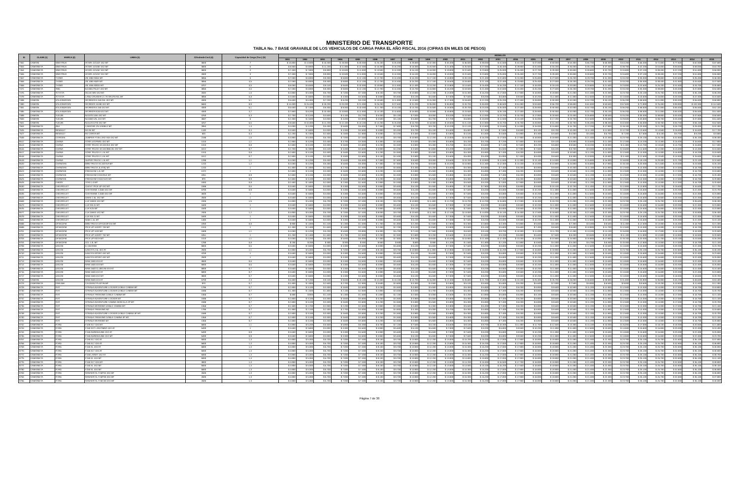MINISTERIO DE TRANSPORTE
TABLA No. 7 BASE GRAVABLE DE LOS VEHICULOS DE CARGA PARA EL AÑO FISCAL 2016 (CIFRAS EN MILES DE PESOS)
| ID | CLASE (1) | MARCA (2) | LINEA (3) | Cilindrada Cm3 (4) | Capacidad de Carga (Ton.) (5) | MODELOS | | | | | | | | | | | | | | | | | | | | | | | | |
| --- | --- | --- | --- | --- | --- | --- | --- | --- | --- | --- | --- | --- | --- | --- | --- | --- | --- | --- | --- | --- | --- | --- | --- | --- | --- | --- | --- | --- | --- | --- |
| | | | | | | 1991 | 1992 | 1993 | 1994 | 1995 | 1996 | 1997 | 1998 | 1999 | 2000 | 2001 | 2002 | 2003 | 2004 | 2005 | 2006 | 2007 | 2008 | 2009 | 2010 | 2011 | 2012 | 2013 | 2014 | 2015 |
| 7462 | CAMION | SINOTRUK | HOWO ZZ1107 4X2 MT | 3800 | 7 | $ 13.800 | $ 14.500 | $ 18.400 | $ 19.300 | $ 20.400 | $ 25.100 | $ 26.400 | $ 29.800 | $ 32.300 | $ 34.400 | $ 36.600 | $ 39.000 | $ 41.500 | $ 44.100 | $ 47.000 | $ 50.000 | $ 53.300 | $ 56.700 | $ 60.300 | $ 64.200 | $ 68.400 | $ 72.800 | $ 77.500 | $ 82.500 | $ 87.800 |
| 7463 | CAMIONETA | SINOTRUK | HOWO ZZ1087 4X2 MT | 3800 | 5 | $ 8.500 | $ 8.900 | $ 11.200 | $ 11.800 | $ 12.400 | $ 15.300 | $ 16.200 | $ 18.300 | $ 20.500 | $ 21.600 | $ 25.500 | $ 27.000 | $ 28.400 | $ 29.900 | $ 31.600 | $ 33.200 | $ 35.000 | $ 35.100 | $ 37.300 | $ 39.700 | $ 42.200 | $ 44.800 | $ 53.600 | $ 59.000 | $ 63.700 |
| 7464 | CAMIONETA | SINOTRUK | HOWO ZZ1067 4X2 MT | 3800 | 4 | $ 7.400 | $ 7.900 | $ 9.900 | $ 10.500 | $ 11.000 | $ 13.500 | $ 14.300 | $ 16.100 | $ 18.000 | $ 19.000 | $ 22.600 | $ 23.800 | $ 25.000 | $ 26.400 | $ 27.700 | $ 29.300 | $ 30.800 | $ 30.800 | $ 32.700 | $ 34.800 | $ 37.100 | $ 39.400 | $ 47.200 | $ 51.800 | $ 58.000 |
| 7465 | CAMIONETA | SINOTRUK | HOWO ZZ1047 4X2 MT | 2800 | 3 | $ 7.400 | $ 7.900 | $ 9.900 | $ 10.500 | $ 11.000 | $ 13.500 | $ 14.300 | $ 16.100 | $ 18.000 | $ 19.000 | $ 22.600 | $ 23.800 | $ 25.000 | $ 26.400 | $ 27.700 | $ 29.300 | $ 30.800 | $ 30.800 | $ 32.700 | $ 34.800 | $ 37.100 | $ 39.400 | $ 47.200 | $ 51.800 | $ 55.900 |
| 7467 | CAMIONETA | T-KING | ZB 1050 KBDI MT | 3856 | 5 | $ 7.000 | $ 8.900 | $ 9.300 | $ 9.800 | $ 12.100 | $ 12.700 | $ 14.400 | $ 16.200 | $ 17.100 | $ 18.900 | $ 20.100 | $ 21.400 | $ 22.800 | $ 24.300 | $ 25.800 | $ 27.500 | $ 28.200 | $ 29.700 | $ 31.400 | $ 33.200 | $ 35.300 | $ 39.800 | $ 42.600 | $ 45.400 | $ 48.300 |
| 7468 | CAMIONETA | T-KING | ZB 1050 KBPI MT | 3856 | 4,5 | $ 7.000 | $ 8.900 | $ 9.300 | $ 9.800 | $ 12.100 | $ 12.700 | $ 14.400 | $ 16.200 | $ 17.100 | $ 18.600 | $ 19.800 | $ 21.100 | $ 22.400 | $ 23.900 | $ 25.400 | $ 27.000 | $ 28.200 | $ 29.700 | $ 31.400 | $ 33.200 | $ 35.300 | $ 39.400 | $ 41.900 | $ 44.600 | $ 47.500 |
| 7469 | CAMIONETA | T-KING | ZB 1046 KBDD MT | 3707 | 3,5 | $ 8.000 | $ 8.500 | $ 9.100 | $ 9.600 | $ 10.300 | $ 10.900 | $ 11.600 | $ 12.400 | $ 13.200 | $ 13.800 | $ 14.600 | $ 15.400 | $ 16.200 | $ 17.100 | $ 18.000 | $ 19.100 | $ 20.000 | $ 20.800 | $ 21.500 | $ 23.000 | $ 24.500 | $ 26.200 | $ 31.600 | $ 33.700 | $ 35.800 |
| 7471 | CAMIONETA | TMD | BJ1065 P6L6Y 4X2 MT | 3856 | 4,5 | $ 7.000 | $ 8.900 | $ 9.300 | $ 9.800 | $ 12.100 | $ 12.700 | $ 14.400 | $ 15.700 | $ 16.900 | $ 18.200 | $ 19.500 | $ 21.000 | $ 22.600 | $ 24.400 | $ 26.200 | $ 27.600 | $ 28.200 | $ 29.700 | $ 31.400 | $ 33.200 | $ 35.300 | $ 39.800 | $ 43.400 | $ 47.800 | $ 54.800 |
| 7476 | CAMIONETA | TOYOTA | HILUX IMV 4X2 MT | 2694 | 1,5 | $ 4.900 | $ 5.300 | $ 6.700 | $ 7.000 | $ 7.400 | $ 9.100 | $ 9.700 | $ 10.900 | $ 12.200 | $ 13.000 | $ 15.300 | $ 16.200 | $ 17.000 | $ 17.900 | $ 18.900 | $ 19.900 | $ 21.000 | $ 21.400 | $ 22.300 | $ 23.700 | $ 25.100 | $ 26.700 | $ 32.800 | $ 36.100 | $ 38.200 |
| 7479 | CAMIONETA | TOYOTA | LAND CRUISER LC 70 GRJ79 ASL MT | 3956 | 0,8 | $ 3.600 | $ 3.800 | $ 4.000 | $ 4.300 | $ 4.600 | $ 4.900 | $ 5.600 | $ 6.100 | $ 6.600 | $ 7.000 | $ 7.600 | $ 8.200 | $ 8.800 | $ 9.500 | $ 10.200 | $ 11.000 | $ 11.800 | $ 12.600 | $ 13.600 | $ 14.500 | $ 15.600 | $ 16.800 | $ 20.300 | $ 22.400 | $ 24.600 |
| 7489 | CAMION | VOLKSWAGEN | WORKER 9.150 ASL 4X2 MT | 4300 | 5,1 | $ 5.600 | $ 6.300 | $ 7.200 | $ 8.200 | $ 9.200 | $ 10.500 | $ 11.900 | $ 13.500 | $ 15.300 | $ 17.300 | $ 19.600 | $ 22.200 | $ 25.200 | $ 27.400 | $ 28.900 | $ 30.300 | $ 32.000 | $ 32.700 | $ 34.100 | $ 36.200 | $ 38.500 | $ 41.000 | $ 50.400 | $ 55.500 | $ 59.900 |
| 7490 | CAMION | VOLKSWAGEN | WORKER 15190 4X2 MT | 5883 | 9,9 | $ 14.400 | $ 15.100 | $ 19.200 | $ 20.200 | $ 21.300 | $ 26.200 | $ 27.600 | $ 31.200 | $ 35.000 | $ 36.900 | $ 43.700 | $ 46.000 | $ 48.500 | $ 51.000 | $ 53.800 | $ 56.700 | $ 59.800 | $ 61.000 | $ 63.600 | $ 67.600 | $ 71.900 | $ 76.400 | $ 93.900 | $ 103.300 | $ 114.600 |
| 7491 | CAMION | VOLKSWAGEN | WORKER 9.150 4X2 MT | 4300 | 5,1 | $ 6.600 | $ 7.400 | $ 8.300 | $ 9.300 | $ 10.400 | $ 11.700 | $ 13.100 | $ 14.700 | $ 16.500 | $ 18.500 | $ 20.700 | $ 23.200 | $ 26.000 | $ 27.400 | $ 28.900 | $ 30.300 | $ 32.000 | $ 32.700 | $ 34.100 | $ 36.200 | $ 38.500 | $ 41.000 | $ 50.400 | $ 55.500 | $ 62.100 |
| 7496 | CAMIONETA | VOLKSWAGEN | WORKER 8150 4X2 MT | 4300 | 4,7 | $ 7.800 | $ 8.200 | $ 10.400 | $ 10.900 | $ 11.500 | $ 14.100 | $ 14.800 | $ 16.800 | $ 18.800 | $ 19.800 | $ 23.500 | $ 24.700 | $ 26.100 | $ 27.400 | $ 28.900 | $ 30.300 | $ 32.000 | $ 32.700 | $ 34.100 | $ 36.200 | $ 38.500 | $ 41.000 | $ 50.400 | $ 55.500 | $ 61.600 |
| 7499 | CAMION | YUEJIN | NJ1070 DDK 4X2 MT | 3760 | 5,3 | $ 2.700 | $ 3.100 | $ 3.600 | $ 4.100 | $ 4.700 | $ 5.400 | $ 6.100 | $ 7.000 | $ 8.000 | $ 9.200 | $ 10.500 | $ 12.000 | $ 13.700 | $ 15.700 | $ 17.900 | $ 20.500 | $ 23.400 | $ 26.800 | $ 30.600 | $ 33.200 | $ 35.300 | $ 39.800 | $ 43.400 | $ 47.800 | $ 50.600 |
| 7500 | CAMION | YUEJIN | NJ1080 DAL 4X2 MT | 4087 | 6 | $ 2.300 | $ 2.600 | $ 3.000 | $ 3.400 | $ 3.900 | $ 4.500 | $ 5.100 | $ 5.800 | $ 6.700 | $ 7.700 | $ 8.800 | $ 10.000 | $ 11.500 | $ 13.100 | $ 15.000 | $ 17.200 | $ 19.700 | $ 22.600 | $ 25.800 | $ 29.500 | $ 33.800 | $ 38.700 | $ 43.400 | $ 47.800 | $ 51.600 |
| 7501 | CAMION | YUEJIN | NJ1120 DYW 4X2 MT | 4257 | 6,6 | $ 9.600 | $ 10.400 | $ 11.200 | $ 12.100 | $ 13.100 | $ 14.200 | $ 15.400 | $ 16.700 | $ 18.000 | $ 19.500 | $ 21.100 | $ 22.800 | $ 24.700 | $ 26.700 | $ 28.900 | $ 31.200 | $ 33.700 | $ 36.400 | $ 39.400 | $ 42.600 | $ 46.000 | $ 49.700 | $ 53.700 | $ 58.100 | $ 62.500 |
| 7504 | CAMIONETA | ZNA | CABSTAR ZN 1040B1Z MT | 2953 | 1,4 | $ 4.000 | $ 4.200 | $ 5.400 | $ 5.600 | $ 6.000 | $ 7.300 | $ 7.800 | $ 8.700 | $ 9.700 | $ 10.200 | $ 12.100 | $ 12.800 | $ 13.600 | $ 14.300 | $ 15.000 | $ 15.900 | $ 16.700 | $ 17.200 | $ 17.900 | $ 19.100 | $ 20.300 | $ 21.700 | $ 26.700 | $ 29.400 | $ 32.300 |
| 7526 | CAMIONETA | RENAULT | R4 R4 MT | 1100 | 0,4 | $ 3.500 | $ 3.800 | $ 4.000 | $ 4.300 | $ 4.600 | $ 4.900 | $ 5.300 | $ 5.700 | $ 6.100 | $ 6.500 | $ 6.900 | $ 7.400 | $ 7.900 | $ 8.500 | $ 9.100 | $ 9.700 | $ 10.400 | $ 11.100 | $ 11.900 | $ 12.700 | $ 13.600 | $ 14.500 | $ 15.500 | $ 16.600 | $ 17.700 |
| 7527 | CAMIONETA | RENAULT | R4 CARGA MT | 845 | 0,4 | $ 2.200 | $ 2.300 | $ 2.500 | $ 2.600 | $ 2.800 | $ 3.000 | $ 3.200 | $ 3.400 | $ 3.600 | $ 3.800 | $ 4.100 | $ 4.400 | $ 4.600 | $ 4.900 | $ 5.300 | $ 5.600 | $ 6.000 | $ 6.300 | $ 6.700 | $ 7.200 | $ 7.600 | $ 8.100 | $ 8.700 | $ 9.200 | $ 9.800 |
| 7549 | CAMIONETA | CITROEN | JUMPER FT35 L3H2 HDI 4X2 MT | 2198 | 1,5 | $ 4.900 | $ 5.300 | $ 6.700 | $ 7.000 | $ 7.400 | $ 9.100 | $ 9.700 | $ 10.900 | $ 12.200 | $ 13.000 | $ 15.300 | $ 16.200 | $ 17.000 | $ 17.900 | $ 18.900 | $ 19.900 | $ 21.000 | $ 21.400 | $ 22.300 | $ 23.700 | $ 25.100 | $ 26.700 | $ 32.800 | $ 36.100 | $ 39.300 |
| 9612 | CAMIONETA | CHANA | STAR LEOPARD 4X2 MT | 1310 | 1,1 | $ 2.900 | $ 3.200 | $ 3.400 | $ 3.700 | $ 4.000 | $ 4.300 | $ 4.600 | $ 5.000 | $ 5.400 | $ 5.800 | $ 6.200 | $ 6.700 | $ 7.200 | $ 7.800 | $ 8.400 | $ 9.100 | $ 9.800 | $ 10.600 | $ 11.400 | $ 12.300 | $ 13.200 | $ 14.300 | $ 15.400 | $ 16.600 | $ 17.900 |
| 9613 | CAMIONETA | CHANA | STAR TRUCK SC1022D3 4X2 MT | 1310 | 0,8 | $ 2.800 | $ 3.100 | $ 3.300 | $ 3.600 | $ 3.800 | $ 4.200 | $ 4.500 | $ 4.900 | $ 5.300 | $ 5.700 | $ 6.100 | $ 6.600 | $ 7.100 | $ 7.600 | $ 8.200 | $ 8.800 | $ 9.500 | $ 10.200 | $ 10.900 | $ 11.800 | $ 12.700 | $ 13.600 | $ 14.700 | $ 15.800 | $ 17.000 |
| 9616 | CAMIONETA | CHANA | STAR TRUCK SC1022BB13D 4X2 MT | 1012 | 0,7 | $ 2.700 | $ 2.900 | $ 3.100 | $ 3.400 | $ 3.600 | $ 3.900 | $ 4.200 | $ 4.500 | $ 4.800 | $ 5.200 | $ 5.600 | $ 6.000 | $ 6.500 | $ 7.000 | $ 7.500 | $ 8.100 | $ 8.700 | $ 9.300 | $ 10.000 | $ 10.800 | $ 11.600 | $ 12.400 | $ 13.400 | $ 14.400 | $ 15.500 |
| 9617 | CAMIONETA | CHANA | STAR TRUCK II 1.3L MT | 1310 | 0,8 | $ 2.800 | $ 3.100 | $ 3.300 | $ 3.600 | $ 3.800 | $ 4.200 | $ 4.500 | $ 4.900 | $ 5.500 | $ 5.900 | $ 6.300 | $ 6.900 | $ 7.400 | $ 8.200 | $ 8.900 | $ 9.600 | $ 10.500 | $ 11.200 | $ 11.900 | $ 12.500 | $ 13.300 | $ 14.000 | $ 16.900 | $ 18.200 | $ 19.500 |
| 9618 | CAMIONETA | CHANA | STAR TRUCK II 1.0L MT | 1012 | 0,7 | $ 2.800 | $ 3.100 | $ 3.300 | $ 3.500 | $ 3.800 | $ 4.100 | $ 4.400 | $ 4.800 | $ 5.100 | $ 5.500 | $ 6.000 | $ 6.400 | $ 6.900 | $ 7.400 | $ 8.000 | $ 8.600 | $ 9.300 | $ 10.000 | $ 10.800 | $ 11.600 | $ 12.500 | $ 13.500 | $ 14.500 | $ 15.600 | $ 16.800 |
| 9619 | CAMIONETA | CHANA | SUPER TRUCK 1.3L MT | 1299 | 1,1 | $ 4.000 | $ 4.200 | $ 5.400 | $ 5.600 | $ 6.000 | $ 7.300 | $ 7.800 | $ 8.500 | $ 9.000 | $ 9.600 | $ 10.200 | $ 10.900 | $ 11.600 | $ 12.300 | $ 13.100 | $ 14.000 | $ 14.900 | $ 15.900 | $ 16.900 | $ 18.000 | $ 19.100 | $ 20.400 | $ 21.700 | $ 23.100 | $ 24.600 |
| 9620 | CAMIONETA | CHANGAN | MINI TRUCK SC1027DA MT | 1243 | 1,2 | $ 4.000 | $ 4.200 | $ 5.400 | $ 5.600 | $ 6.000 | $ 7.300 | $ 7.800 | $ 8.700 | $ 9.600 | $ 10.200 | $ 10.900 | $ 11.600 | $ 12.300 | $ 13.100 | $ 14.000 | $ 14.900 | $ 15.800 | $ 16.800 | $ 17.900 | $ 19.100 | $ 20.300 | $ 21.600 | $ 23.000 | $ 24.500 | $ 26.100 |
| 9622 | CAMIONETA | CHANGAN | MINI TRUCK JL473Q MT | 1243 | 1 | $ 1.800 | $ 1.900 | $ 2.600 | $ 2.700 | $ 2.900 | $ 3.600 | $ 3.800 | $ 4.400 | $ 5.200 | $ 5.600 | $ 6.300 | $ 6.900 | $ 7.400 | $ 8.200 | $ 8.900 | $ 9.600 | $ 10.400 | $ 11.100 | $ 11.900 | $ 12.500 | $ 13.300 | $ 14.000 | $ 17.000 | $ 18.700 | $ 20.500 |
| 9623 | CAMIONETA | CHANGHE | FREEDOM 1.4L MT | 1372 | 1 | $ 2.800 | $ 3.100 | $ 3.300 | $ 3.600 | $ 3.800 | $ 4.200 | $ 4.500 | $ 4.900 | $ 5.500 | $ 5.900 | $ 6.300 | $ 6.900 | $ 7.400 | $ 8.200 | $ 8.900 | $ 9.600 | $ 10.500 | $ 11.200 | $ 11.900 | $ 12.500 | $ 13.300 | $ 14.000 | $ 17.000 | $ 18.700 | $ 19.800 |
| 9624 | CAMIONETA | CHANGHE | FREEDOM CH1020LE MT | 1051 | 0,9 | $ 2.800 | $ 3.100 | $ 3.300 | $ 3.600 | $ 3.800 | $ 4.200 | $ 4.500 | $ 4.900 | $ 5.500 | $ 5.900 | $ 6.300 | $ 6.900 | $ 7.400 | $ 8.200 | $ 8.900 | $ 9.600 | $ 10.500 | $ 11.200 | $ 11.900 | $ 12.500 | $ 13.300 | $ 14.000 | $ 17.000 | $ 18.700 | $ 20.400 |
| 9625 | CAMIONETA | CHANGHE | FREEDOM CH1021DG MT | 970 | 0,9 | $ 2.800 | $ 3.100 | $ 3.300 | $ 3.600 | $ 3.800 | $ 4.200 | $ 4.500 | $ 4.900 | $ 5.500 | $ 5.900 | $ 6.300 | $ 6.900 | $ 7.400 | $ 8.200 | $ 8.900 | $ 9.600 | $ 10.500 | $ 11.200 | $ 11.900 | $ 12.500 | $ 13.300 | $ 14.000 | $ 17.000 | $ 18.700 | $ 20.900 |
| 9628 | CAMIONETA | CHERY | YOKI 1.0 MT | 1083 | 0,8 | $ 1.600 | $ 1.800 | $ 2.000 | $ 2.300 | $ 2.600 | $ 2.900 | $ 3.300 | $ 3.800 | $ 4.300 | $ 4.800 | $ 5.500 | $ 6.200 | $ 7.000 | $ 7.900 | $ 8.900 | $ 9.600 | $ 10.500 | $ 11.200 | $ 11.900 | $ 12.500 | $ 13.300 | $ 14.000 | $ 17.000 | $ 18.700 | $ 20.500 |
| 9630 | CAMIONETA | CHEVROLET | CHEVY PICK UP 4X2 MT | 1598 | 0,6 | $ 3.600 | $ 3.800 | $ 4.000 | $ 4.300 | $ 4.600 | $ 4.900 | $ 5.600 | $ 6.100 | $ 6.500 | $ 6.900 | $ 7.400 | $ 7.800 | $ 8.300 | $ 8.900 | $ 9.500 | $ 10.100 | $ 10.700 | $ 11.400 | $ 12.100 | $ 12.900 | $ 13.800 | $ 14.700 | $ 15.600 | $ 16.600 | $ 17.700 |
| 9633 | CAMIONETA | CHEVROLET | CHEYENNE C1500 4X2 MT | 5700 | 0,9 | $ 3.600 | $ 3.800 | $ 4.000 | $ 4.300 | $ 4.600 | $ 4.900 | $ 5.600 | $ 6.100 | $ 6.600 | $ 7.000 | $ 7.600 | $ 8.200 | $ 8.800 | $ 9.500 | $ 10.200 | $ 11.000 | $ 11.800 | $ 12.600 | $ 13.600 | $ 14.500 | $ 15.600 | $ 16.800 | $ 20.300 | $ 22.400 | $ 23.700 |
| 9635 | CAMIONETA | CHEVROLET | CHEYENNE C1500 4X2 MT | 4500 | 1 | $ 3.600 | $ 3.800 | $ 4.000 | $ 4.300 | $ 4.600 | $ 4.900 | $ 5.600 | $ 6.100 | $ 6.600 | $ 7.000 | $ 7.600 | $ 8.200 | $ 8.800 | $ 9.500 | $ 10.200 | $ 11.000 | $ 11.800 | $ 12.600 | $ 13.600 | $ 14.500 | $ 15.600 | $ 16.800 | $ 20.300 | $ 22.400 | $ 23.900 |
| 9643 | CAMIONETA | CHEVROLET | DMAX 2.5L 4X2 MT | 2500 | 1 | $ 3.600 | $ 3.800 | $ 4.000 | $ 4.300 | $ 4.600 | $ 4.900 | $ 5.600 | $ 6.100 | $ 6.600 | $ 7.000 | $ 7.600 | $ 8.200 | $ 8.800 | $ 9.500 | $ 10.200 | $ 11.000 | $ 11.800 | $ 12.600 | $ 13.600 | $ 14.500 | $ 15.600 | $ 16.800 | $ 20.300 | $ 22.400 | $ 24.800 |
| 9669 | CAMIONETA | CHEVROLET | LUV DMAX 4X2 MT | 2405 | 1,5 | $ 4.900 | $ 5.300 | $ 6.700 | $ 7.000 | $ 7.400 | $ 9.100 | $ 9.700 | $ 10.900 | $ 11.800 | $ 12.700 | $ 13.700 | $ 14.700 | $ 15.800 | $ 17.000 | $ 18.300 | $ 19.700 | $ 21.000 | $ 21.400 | $ 22.300 | $ 23.700 | $ 25.100 | $ 26.700 | $ 32.800 | $ 35.600 | $ 38.300 |
| 9673 | CAMIONETA | CHEVROLET | LUV KB 41 MT | 1600 | 1 | $ 3.600 | $ 3.800 | $ 4.000 | $ 4.300 | $ 4.600 | $ 4.900 | $ 5.600 | $ 6.100 | $ 6.600 | $ 7.000 | $ 7.600 | $ 8.200 | $ 8.800 | $ 9.500 | $ 10.200 | $ 11.000 | $ 11.800 | $ 12.600 | $ 13.600 | $ 14.500 | $ 15.600 | $ 16.800 | $ 20.300 | $ 22.400 | $ 23.900 |
| 9676 | CAMIONETA | CHEVROLET | LUV K25 MT | 1600 | 1 | $ 3.600 | $ 3.800 | $ 4.000 | $ 4.300 | $ 4.600 | $ 4.900 | $ 5.600 | $ 6.100 | $ 6.600 | $ 7.000 | $ 7.600 | $ 8.200 | $ 8.800 | $ 9.500 | $ 10.200 | $ 11.000 | $ 11.800 | $ 12.600 | $ 13.600 | $ 14.500 | $ 15.600 | $ 16.800 | $ 20.300 | $ 22.400 | $ 23.900 |
| 9677 | CAMIONETA | CHEVROLET | LUV DMAX 4X2 MT | 2405 | 1,2 | $ 4.900 | $ 5.300 | $ 6.700 | $ 7.000 | $ 7.400 | $ 9.000 | $ 9.700 | $ 10.500 | $ 11.300 | $ 12.100 | $ 13.000 | $ 14.000 | $ 15.100 | $ 16.300 | $ 17.500 | $ 18.800 | $ 20.300 | $ 21.400 | $ 22.300 | $ 23.700 | $ 25.100 | $ 26.700 | $ 31.500 | $ 33.900 | $ 36.400 |
| 9679 | CAMIONETA | CHEVROLET | LUV KB 21 MT | 1600 | 1 | $ 3.600 | $ 3.800 | $ 4.000 | $ 4.300 | $ 4.600 | $ 4.900 | $ 5.600 | $ 6.100 | $ 6.600 | $ 7.000 | $ 7.600 | $ 8.200 | $ 8.800 | $ 9.500 | $ 10.200 | $ 11.000 | $ 11.800 | $ 12.600 | $ 13.600 | $ 14.500 | $ 15.600 | $ 16.800 | $ 20.300 | $ 22.400 | $ 23.900 |
| 9681 | CAMIONETA | CHEVROLET | N300 1.5L MT | 1485 | 1 | $ 3.600 | $ 3.800 | $ 4.000 | $ 4.300 | $ 4.600 | $ 4.900 | $ 5.600 | $ 6.100 | $ 6.600 | $ 7.000 | $ 7.600 | $ 8.200 | $ 8.800 | $ 9.500 | $ 10.200 | $ 11.000 | $ 11.800 | $ 12.600 | $ 13.600 | $ 14.500 | $ 15.600 | $ 16.800 | $ 20.300 | $ 22.400 | $ 24.100 |
| 9698 | CAMIONETA | DFSK/DFM | MINI TRUCK DFA1010FZ18 MT | 1050 | 0,8 | $ 900 | $ 1.000 | $ 1.100 | $ 1.300 | $ 1.500 | $ 1.700 | $ 1.900 | $ 2.200 | $ 2.500 | $ 2.900 | $ 3.300 | $ 3.800 | $ 4.300 | $ 4.900 | $ 5.600 | $ 6.400 | $ 7.300 | $ 8.400 | $ 9.600 | $ 11.000 | $ 12.500 | $ 14.000 | $ 16.300 | $ 18.700 | $ 21.300 |
| 9699 | CAMIONETA | DFSK/DFM | PICK UP 1020TF T03 MT | 1310 | 1 | $ 1.300 | $ 1.400 | $ 1.600 | $ 1.800 | $ 2.100 | $ 2.400 | $ 2.700 | $ 3.100 | $ 3.500 | $ 3.900 | $ 4.500 | $ 5.100 | $ 5.800 | $ 6.600 | $ 7.400 | $ 8.500 | $ 9.600 | $ 10.900 | $ 11.700 | $ 12.500 | $ 13.300 | $ 14.000 | $ 17.000 | $ 18.700 | $ 20.300 |
| 9701 | CAMIONETA | DFSK/DFM | PICK UP 1020 MT | 1809 | 1,1 | $ 4.000 | $ 4.200 | $ 5.200 | $ 5.500 | $ 5.900 | $ 6.300 | $ 6.700 | $ 7.100 | $ 7.500 | $ 8.000 | $ 8.500 | $ 9.100 | $ 9.700 | $ 10.300 | $ 11.000 | $ 11.700 | $ 12.400 | $ 13.200 | $ 14.100 | $ 15.000 | $ 16.000 | $ 17.000 | $ 18.100 | $ 19.300 | $ 20.500 |
| 9702 | CAMIONETA | DFSK/DFM | PICK UP 1020TF T02 MT | 1051 | 1 | $ 1.200 | $ 1.400 | $ 1.500 | $ 1.700 | $ 2.000 | $ 2.200 | $ 2.500 | $ 2.800 | $ 3.200 | $ 3.600 | $ 4.100 | $ 4.600 | $ 5.200 | $ 5.900 | $ 6.600 | $ 7.500 | $ 8.400 | $ 9.500 | $ 10.300 | $ 11.100 | $ 11.900 | $ 12.800 | $ 14.900 | $ 18.500 | $ 20.500 |
| 9703 | CAMIONETA | DFSK/DFM | PICK UP K01H MT | 1310 | 1,1 | $ 4.000 | $ 4.200 | $ 5.400 | $ 5.600 | $ 6.000 | $ 7.300 | $ 7.800 | $ 8.700 | $ 9.600 | $ 10.200 | $ 10.900 | $ 11.600 | $ 12.400 | $ 13.200 | $ 14.000 | $ 14.900 | $ 15.900 | $ 16.900 | $ 17.900 | $ 19.100 | $ 20.300 | $ 21.700 | $ 23.100 | $ 24.600 | $ 26.200 |
| 9704 | CAMIONETA | DFSK/DFM | V21 1.3L MT | 1298 | 0,8 | $ 200 | $ 200 | $ 300 | $ 300 | $ 400 | $ 500 | $ 600 | $ 800 | $ 900 | $ 1.200 | $ 1.500 | $ 1.800 | $ 2.200 | $ 2.800 | $ 3.500 | $ 4.300 | $ 5.400 | $ 6.700 | $ 8.300 | $ 10.300 | $ 12.800 | $ 14.000 | $ 17.000 | $ 18.700 | $ 21.100 |
| 9708 | CAMIONETA | DODGE | D 150 RAM | 5900 | 0,6 | $ 3.600 | $ 3.800 | $ 4.000 | $ 4.300 | $ 4.600 | $ 4.900 | $ 5.600 | $ 6.100 | $ 6.600 | $ 7.000 | $ 7.600 | $ 8.200 | $ 8.800 | $ 9.500 | $ 10.200 | $ 11.000 | $ 11.800 | $ 12.600 | $ 13.600 | $ 14.500 | $ 15.600 | $ 16.800 | $ 20.300 | $ 22.400 | $ 23.700 |
| 9709 | CAMIONETA | DODGE | DAKOTA 2.5L 4X2 AT | 2500 | 1,1 | $ 4.900 | $ 5.300 | $ 6.700 | $ 7.000 | $ 7.400 | $ 9.100 | $ 9.700 | $ 10.900 | $ 11.900 | $ 12.900 | $ 13.900 | $ 15.000 | $ 16.200 | $ 17.500 | $ 18.800 | $ 19.900 | $ 21.000 | $ 21.400 | $ 22.300 | $ 23.700 | $ 25.100 | $ 26.700 | $ 32.800 | $ 36.100 | $ 40.200 |
| 9710 | CAMIONETA | DODGE | DAKOTA SPORT 4X2 MT | 4700 | 1 | $ 3.600 | $ 3.800 | $ 4.000 | $ 4.300 | $ 4.600 | $ 4.900 | $ 5.600 | $ 6.100 | $ 6.600 | $ 7.000 | $ 7.600 | $ 8.200 | $ 8.800 | $ 9.500 | $ 10.200 | $ 11.000 | $ 11.800 | $ 12.600 | $ 13.600 | $ 14.500 | $ 15.600 | $ 16.800 | $ 20.300 | $ 22.400 | $ 23.500 |
| 9711 | CAMIONETA | DODGE | DAKOTA SPORT 4X2 MT | 2500 | 1 | $ 3.600 | $ 3.800 | $ 4.000 | $ 4.300 | $ 4.600 | $ 4.900 | $ 5.600 | $ 6.100 | $ 6.600 | $ 7.000 | $ 7.600 | $ 8.200 | $ 8.800 | $ 9.500 | $ 10.200 | $ 11.000 | $ 11.800 | $ 12.600 | $ 13.600 | $ 14.500 | $ 15.600 | $ 16.800 | $ 20.300 | $ 22.400 | $ 25.000 |
| 9713 | CAMIONETA | DODGE | RAM 1500 4X4 AT | 3900 | 0,6 | $ 3.600 | $ 3.800 | $ 4.000 | $ 4.300 | $ 4.600 | $ 4.900 | $ 5.600 | $ 6.100 | $ 6.600 | $ 7.000 | $ 7.600 | $ 8.200 | $ 8.800 | $ 9.500 | $ 10.200 | $ 11.000 | $ 11.800 | $ 12.600 | $ 13.600 | $ 14.500 | $ 15.600 | $ 16.800 | $ 20.300 | $ 22.400 | $ 24.100 |
| 9714 | CAMIONETA | DODGE | RAM 1500 4X4 MT | 5900 | 0,6 | $ 3.600 | $ 3.800 | $ 4.000 | $ 4.300 | $ 4.600 | $ 4.900 | $ 5.600 | $ 6.100 | $ 6.600 | $ 7.000 | $ 7.600 | $ 8.200 | $ 8.800 | $ 9.500 | $ 10.200 | $ 11.000 | $ 11.800 | $ 12.600 | $ 13.600 | $ 14.500 | $ 15.600 | $ 16.800 | $ 20.300 | $ 22.400 | $ 25.000 |
| 9715 | CAMIONETA | DODGE | RAM 1500 CLUBCAB 4X4 AT | 5900 | 0,7 | $ 3.600 | $ 3.800 | $ 4.000 | $ 4.300 | $ 4.600 | $ 4.900 | $ 5.600 | $ 6.100 | $ 6.600 | $ 7.000 | $ 7.600 | $ 8.200 | $ 8.800 | $ 9.500 | $ 10.200 | $ 11.000 | $ 11.800 | $ 12.600 | $ 13.600 | $ 14.500 | $ 15.600 | $ 16.800 | $ 20.300 | $ 22.400 | $ 24.400 |
| 9716 | CAMIONETA | DODGE | RAM 1500 4X2 AT | 5900 | 0,7 | $ 3.600 | $ 3.800 | $ 4.000 | $ 4.300 | $ 4.600 | $ 4.900 | $ 5.600 | $ 6.100 | $ 6.600 | $ 7.000 | $ 7.600 | $ 8.200 | $ 8.800 | $ 9.500 | $ 10.200 | $ 11.000 | $ 11.800 | $ 12.600 | $ 13.600 | $ 14.500 | $ 15.600 | $ 16.800 | $ 20.300 | $ 22.400 | $ 23.900 |
| 9717 | CAMIONETA | DODGE | RAM 1500 4X2 MT | 3900 | 0,7 | $ 3.600 | $ 3.800 | $ 4.000 | $ 4.300 | $ 4.600 | $ 4.900 | $ 5.600 | $ 6.100 | $ 6.600 | $ 7.000 | $ 7.600 | $ 8.200 | $ 8.800 | $ 9.500 | $ 10.200 | $ 11.000 | $ 11.800 | $ 12.600 | $ 13.600 | $ 14.500 | $ 15.600 | $ 16.800 | $ 18.500 | $ 19.600 | $ 20.700 |
| 9718 | CAMION | DODGE | RAM 3500 4X4 AT | 6700 | 2,3 | $ 6.800 | $ 7.200 | $ 9.100 | $ 9.600 | $ 10.100 | $ 12.400 | $ 13.100 | $ 14.700 | $ 16.000 | $ 17.400 | $ 20.800 | $ 21.700 | $ 22.800 | $ 24.100 | $ 25.300 | $ 26.700 | $ 28.000 | $ 28.600 | $ 29.900 | $ 31.900 | $ 33.900 | $ 35.900 | $ 44.200 | $ 48.600 | $ 53.400 |
| 9723 | CAMIONETA | FAW AMI | CA1010A2 PLATON MT | 970 | 0,7 | $ 1.800 | $ 1.900 | $ 2.600 | $ 2.700 | $ 2.900 | $ 3.600 | $ 3.800 | $ 4.300 | $ 4.500 | $ 4.800 | $ 5.100 | $ 5.500 | $ 5.800 | $ 6.200 | $ 6.600 | $ 7.000 | $ 7.500 | $ 8.000 | $ 8.500 | $ 9.000 | $ 9.600 | $ 10.200 | $ 10.900 | $ 11.600 | $ 12.300 |
| 9729 | CAMIONETA | FIAT | STRADA ADVENTURE LOCKER DOBLE CABINA MT | 1796 | 0,7 | $ 2.800 | $ 3.100 | $ 3.300 | $ 3.600 | $ 3.800 | $ 4.200 | $ 4.500 | $ 4.900 | $ 5.500 | $ 5.900 | $ 6.300 | $ 6.900 | $ 7.400 | $ 8.200 | $ 8.900 | $ 9.600 | $ 10.500 | $ 11.200 | $ 11.900 | $ 12.500 | $ 13.300 | $ 14.000 | $ 17.000 | $ 18.700 | $ 19.800 |
| 9730 | CAMIONETA | FIAT | STRADA ADVENTURE LOCKER DOBLE CABINA MT | 1598 | 0,7 | $ 1.300 | $ 1.500 | $ 1.800 | $ 2.100 | $ 2.500 | $ 2.900 | $ 3.400 | $ 4.000 | $ 4.700 | $ 5.500 | $ 6.300 | $ 6.900 | $ 7.400 | $ 8.200 | $ 8.900 | $ 9.600 | $ 10.500 | $ 11.200 | $ 11.900 | $ 12.500 | $ 13.300 | $ 14.000 | $ 17.000 | $ 18.700 | $ 20.700 |
| 9731 | CAMIONETA | FIAT | STRADA TREKKING DOBLE CABINA MT | 1368 | 0,7 | $ 800 | $ 900 | $ 1.100 | $ 1.300 | $ 1.500 | $ 1.800 | $ 2.100 | $ 2.500 | $ 3.000 | $ 3.500 | $ 4.200 | $ 4.900 | $ 5.800 | $ 6.900 | $ 8.100 | $ 9.600 | $ 10.500 | $ 11.200 | $ 11.900 | $ 12.500 | $ 13.300 | $ 14.000 | $ 17.000 | $ 18.700 | $ 21.100 |
| 9732 | CAMIONETA | FIAT | STRADA ADVENTURE LOCKER MT | 1598 | 0,7 | $ 2.800 | $ 3.100 | $ 3.300 | $ 3.600 | $ 3.800 | $ 4.200 | $ 4.500 | $ 4.900 | $ 5.500 | $ 5.900 | $ 6.300 | $ 6.900 | $ 7.400 | $ 8.200 | $ 8.900 | $ 9.600 | $ 10.500 | $ 11.200 | $ 11.900 | $ 12.500 | $ 13.300 | $ 14.000 | $ 17.000 | $ 18.700 | $ 21.100 |
| 9734 | CAMIONETA | FIAT | STRADA ADVENTURE CABINA SENCILLA 2P MT | 1598 | 0,7 | $ 2.800 | $ 3.100 | $ 3.300 | $ 3.600 | $ 3.800 | $ 4.200 | $ 4.500 | $ 4.900 | $ 5.500 | $ 5.900 | $ 6.300 | $ 6.900 | $ 7.400 | $ 8.200 | $ 8.900 | $ 9.600 | $ 10.500 | $ 11.200 | $ 11.900 | $ 12.500 | $ 13.300 | $ 14.000 | $ 17.000 | $ 18.700 | $ 20.700 |
| 9736 | CAMIONETA | FIAT | STRADA WORKING DOBLE CABINA MT | 1368 | 0,7 | $ 1.500 | $ 1.700 | $ 2.000 | $ 2.200 | $ 2.500 | $ 2.900 | $ 3.300 | $ 3.800 | $ 4.300 | $ 4.900 | $ 5.600 | $ 6.400 | $ 7.300 | $ 8.200 | $ 8.900 | $ 9.600 | $ 10.500 | $ 11.200 | $ 11.900 | $ 12.500 | $ 13.300 | $ 14.000 | $ 17.000 | $ 18.700 | $ 21.100 |
| 9737 | CAMIONETA | FIAT | STRADA TREKKING MT | 1796 | 0,7 | $ 1.900 | $ 2.100 | $ 2.400 | $ 2.700 | $ 3.000 | $ 3.400 | $ 3.900 | $ 4.400 | $ 5.000 | $ 5.700 | $ 6.300 | $ 6.900 | $ 7.400 | $ 8.200 | $ 8.900 | $ 9.600 | $ 10.500 | $ 11.200 | $ 11.900 | $ 12.500 | $ 13.300 | $ 14.000 | $ 17.000 | $ 18.700 | $ 19.800 |
| 9739 | CAMIONETA | FIAT | STRADA ADVENTURE LOCKER DOBLE CABINA 3P MT | 1598 | 0,7 | $ 2.800 | $ 3.100 | $ 3.300 | $ 3.600 | $ 3.800 | $ 4.200 | $ 4.500 | $ 4.900 | $ 5.500 | $ 5.900 | $ 6.300 | $ 6.900 | $ 7.400 | $ 8.200 | $ 8.900 | $ 9.600 | $ 10.500 | $ 11.200 | $ 11.900 | $ 12.500 | $ 13.300 | $ 14.000 | $ 17.000 | $ 18.700 | $ 20.700 |
| 9740 | CAMIONETA | FIAT | STRADA TREKKING DOBLE CABINA 3P MT | 1368 | 0,7 | $ 2.800 | $ 3.100 | $ 3.300 | $ 3.600 | $ 3.800 | $ 4.200 | $ 4.500 | $ 4.900 | $ 5.500 | $ 5.900 | $ 6.300 | $ 6.900 | $ 7.400 | $ 8.200 | $ 8.900 | $ 9.600 | $ 10.500 | $ 11.200 | $ 11.900 | $ 12.500 | $ 13.300 | $ 14.000 | $ 17.000 | $ 18.700 | $ 21.100 |
| 9741 | CAMIONETA | FIAT | STRADA WORKING MT | 1368 | 0,7 | $ 2.800 | $ 3.100 | $ 3.300 | $ 3.600 | $ 3.800 | $ 4.200 | $ 4.500 | $ 4.900 | $ 5.500 | $ 5.900 | $ 6.300 | $ 6.900 | $ 7.400 | $ 8.200 | $ 8.900 | $ 9.600 | $ 10.500 | $ 11.200 | $ 11.900 | $ 12.500 | $ 13.300 | $ 14.000 | $ 17.000 | $ 18.700 | $ 20.900 |
| 9742 | CAMIONETA | FORD | F100 XLT 4X4 MT | 5800 | 1,1 | $ 4.900 | $ 5.200 | $ 5.500 | $ 5.900 | $ 6.300 | $ 6.700 | $ 7.100 | $ 7.600 | $ 8.100 | $ 8.600 | $ 9.100 | $ 9.700 | $ 10.300 | $ 11.000 | $ 11.700 | $ 12.500 | $ 13.300 | $ 14.100 | $ 15.000 | $ 16.000 | $ 17.000 | $ 18.100 | $ 19.300 | $ 20.500 | $ 21.800 |
| 9743 | CAMIONETA | FORD | F150 SVT LIGHTNING 4X2 AT | 5400 | 1 | $ 3.600 | $ 3.800 | $ 4.000 | $ 4.300 | $ 4.600 | $ 4.900 | $ 5.600 | $ 6.100 | $ 6.600 | $ 7.000 | $ 7.600 | $ 8.200 | $ 8.800 | $ 9.500 | $ 10.200 | $ 11.000 | $ 11.800 | $ 12.600 | $ 13.600 | $ 14.500 | $ 15.600 | $ 16.800 | $ 20.300 | $ 22.400 | $ 24.400 |
| 9744 | CAMIONETA | FORD | F150 ADRENALINE 4X2 AT | 5400 | 0,9 | $ 3.600 | $ 3.800 | $ 4.000 | $ 4.300 | $ 4.600 | $ 4.900 | $ 5.600 | $ 6.100 | $ 6.600 | $ 7.000 | $ 7.600 | $ 8.200 | $ 8.800 | $ 9.500 | $ 10.200 | $ 11.000 | $ 11.800 | $ 12.600 | $ 13.600 | $ 14.500 | $ 15.600 | $ 16.800 | $ 20.300 | $ 22.400 | $ 25.000 |
| 9746 | CAMIONETA | FORD | F150 ADRENALINE 4X2 MT | 5400 | 0,9 | $ 3.600 | $ 3.800 | $ 4.000 | $ 4.300 | $ 4.600 | $ 4.900 | $ 5.600 | $ 6.100 | $ 6.600 | $ 7.000 | $ 7.600 | $ 8.200 | $ 8.800 | $ 9.500 | $ 10.200 | $ 11.000 | $ 11.800 | $ 12.600 | $ 13.600 | $ 14.500 | $ 15.600 | $ 16.800 | $ 20.300 | $ 22.400 | $ 23.700 |
| 9767 | CAMIONETA | FORD | F150 XLT 4X2 AT | 5000 | 1,4 | $ 4.900 | $ 5.300 | $ 6.700 | $ 7.000 | $ 7.400 | $ 9.100 | $ 9.700 | $ 10.900 | $ 12.200 | $ 13.000 | $ 15.200 | $ 16.200 | $ 17.000 | $ 17.900 | $ 18.900 | $ 19.900 | $ 21.000 | $ 21.400 | $ 22.300 | $ 23.700 | $ 25.100 | $ 26.700 | $ 32.800 | $ 36.100 | $ 37.900 |
| 9768 | CAMIONETA | FORD | F150 XLT 4X4 AT | 5800 | 1,4 | $ 4.900 | $ 5.300 | $ 6.700 | $ 7.000 | $ 7.400 | $ 9.100 | $ 9.700 | $ 10.900 | $ 12.200 | $ 13.000 | $ 15.300 | $ 16.200 | $ 17.000 | $ 17.900 | $ 18.900 | $ 19.900 | $ 21.000 | $ 21.400 | $ 22.300 | $ 23.700 | $ 25.100 | $ 26.700 | $ 32.800 | $ 36.100 | $ 38.900 |
| 9769 | CAMIONETA | FORD | F150 XL 4X4 AT | 5800 | 1,4 | $ 4.900 | $ 5.300 | $ 6.700 | $ 7.000 | $ 7.400 | $ 9.100 | $ 9.700 | $ 10.900 | $ 12.200 | $ 13.000 | $ 15.300 | $ 16.200 | $ 17.000 | $ 17.900 | $ 18.900 | $ 19.900 | $ 21.000 | $ 21.400 | $ 22.300 | $ 23.700 | $ 25.100 | $ 26.700 | $ 32.800 | $ 36.100 | $ 40.000 |
| 9770 | CAMIONETA | FORD | F150 XLT 4X4 AT | 5000 | 1,4 | $ 4.900 | $ 5.300 | $ 6.700 | $ 7.000 | $ 7.400 | $ 9.100 | $ 9.700 | $ 10.900 | $ 12.200 | $ 13.000 | $ 15.300 | $ 16.200 | $ 17.000 | $ 17.900 | $ 18.900 | $ 19.900 | $ 21.000 | $ 21.400 | $ 22.300 | $ 23.700 | $ 25.100 | $ 26.700 | $ 32.800 | $ 36.100 | $ 40.000 |
| 9772 | CAMIONETA | FORD | F150 LARIAT 4X2 AT | 5000 | 1,4 | $ 4.900 | $ 5.300 | $ 6.700 | $ 7.000 | $ 7.400 | $ 9.100 | $ 9.700 | $ 10.900 | $ 12.200 | $ 13.000 | $ 15.300 | $ 16.200 | $ 17.000 | $ 17.900 | $ 18.900 | $ 19.900 | $ 21.000 | $ 21.400 | $ 22.300 | $ 23.700 | $ 25.100 | $ 26.700 | $ 32.800 | $ 36.100 | $ 39.700 |
| 9775 | CAMIONETA | FORD | F150 XL 4X4 MT | 5000 | 1,4 | $ 4.900 | $ 5.300 | $ 6.700 | $ 7.000 | $ 7.400 | $ 9.100 | $ 9.700 | $ 10.900 | $ 12.200 | $ 13.000 | $ 14.800 | $ 15.900 | $ 17.000 | $ 17.900 | $ 18.900 | $ 19.900 | $ 21.000 | $ 21.400 | $ 22.300 | $ 23.700 | $ 25.100 | $ 26.700 | $ 32.800 | $ 36.100 | $ 41.100 |
| 9776 | CAMIONETA | FORD | F150 XLT 4X4 MT | 4900 | 1,4 | $ 4.900 | $ 5.300 | $ 6.700 | $ 7.000 | $ 7.400 | $ 9.100 | $ 9.700 | $ 10.900 | $ 12.200 | $ 13.000 | $ 14.200 | $ 15.300 | $ 16.500 | $ 17.700 | $ 18.900 | $ 19.900 | $ 21.000 | $ 21.400 | $ 22.300 | $ 23.700 | $ 25.100 | $ 26.700 | $ 32.800 | $ 36.100 | $ 39.900 |
| 9777 | CAMIONETA | FORD | F150 XL 4X2 MT | 5000 | 1,4 | $ 4.900 | $ 5.300 | $ 6.700 | $ 7.000 | $ 7.400 | $ 9.100 | $ 9.700 | $ 10.900 | $ 12.100 | $ 13.000 | $ 14.000 | $ 15.100 | $ 16.200 | $ 17.500 | $ 18.800 | $ 19.900 | $ 21.000 | $ 21.400 | $ 22.300 | $ 23.700 | $ 25.100 | $ 26.700 | $ 32.800 | $ 36.100 | $ 39.100 |
| 9780 | CAMIONETA | FORD | F250 XL 4X4 MT | 5800 | 1,4 | $ 4.900 | $ 5.300 | $ 6.700 | $ 7.000 | $ 7.400 | $ 9.100 | $ 9.700 | $ 10.900 | $ 12.200 | $ 13.000 | $ 15.300 | $ 16.200 | $ 17.000 | $ 17.900 | $ 18.900 | $ 19.900 | $ 21.000 | $ 21.400 | $ 22.300 | $ 23.700 | $ 25.100 | $ 26.700 | $ 32.800 | $ 36.100 | $ 38.900 |
| 9783 | CAMIONETA | FORD | RANGER XL F26PS3 4X4 MT | 2600 | 1,3 | $ 4.900 | $ 5.300 | $ 6.700 | $ 7.000 | $ 7.400 | $ 9.100 | $ 9.700 | $ 10.900 | $ 12.200 | $ 13.000 | $ 15.300 | $ 16.200 | $ 17.000 | $ 17.900 | $ 18.900 | $ 19.900 | $ 21.000 | $ 21.400 | $ 22.300 | $ 23.700 | $ 25.100 | $ 26.700 | $ 32.800 | $ 36.100 | $ 38.900 |
| 9784 | CAMIONETA | FORD | RANGER XL F26PS9 4X4 MT | 2600 | 1,3 | $ 4.900 | $ 5.300 | $ 6.700 | $ 7.000 | $ 7.400 | $ 9.100 | $ 9.700 | $ 10.900 | $ 12.200 | $ 13.000 | $ 15.300 | $ 16.200 | $ 17.000 | $ 17.900 | $ 18.900 | $ 19.900 | $ 21.000 | $ 21.400 | $ 22.300 | $ 23.700 | $ 25.100 | $ 26.700 | $ 32.800 | $ 36.100 | $ 37.900 |
| 9786 | CAMIONETA | FORD | RANGER XL F26CS9 4X4 MT | 2600 | 1,3 | $ 4.900 | $ 5.300 | $ 6.700 | $ 7.000 | $ 7.400 | $ 9.100 | $ 9.700 | $ 10.900 | $ 12.200 | $ 13.000 | $ 15.300 | $ 16.200 | $ 17.000 | $ 17.900 | $ 18.900 | $ 19.900 | $ 21.000 | $ 21.400 | $ 22.300 | $ 23.700 | $ 25.100 | $ 26.700 | $ 32.800 | $ 36.100 | $ 40.000 |
Página 7 de 30